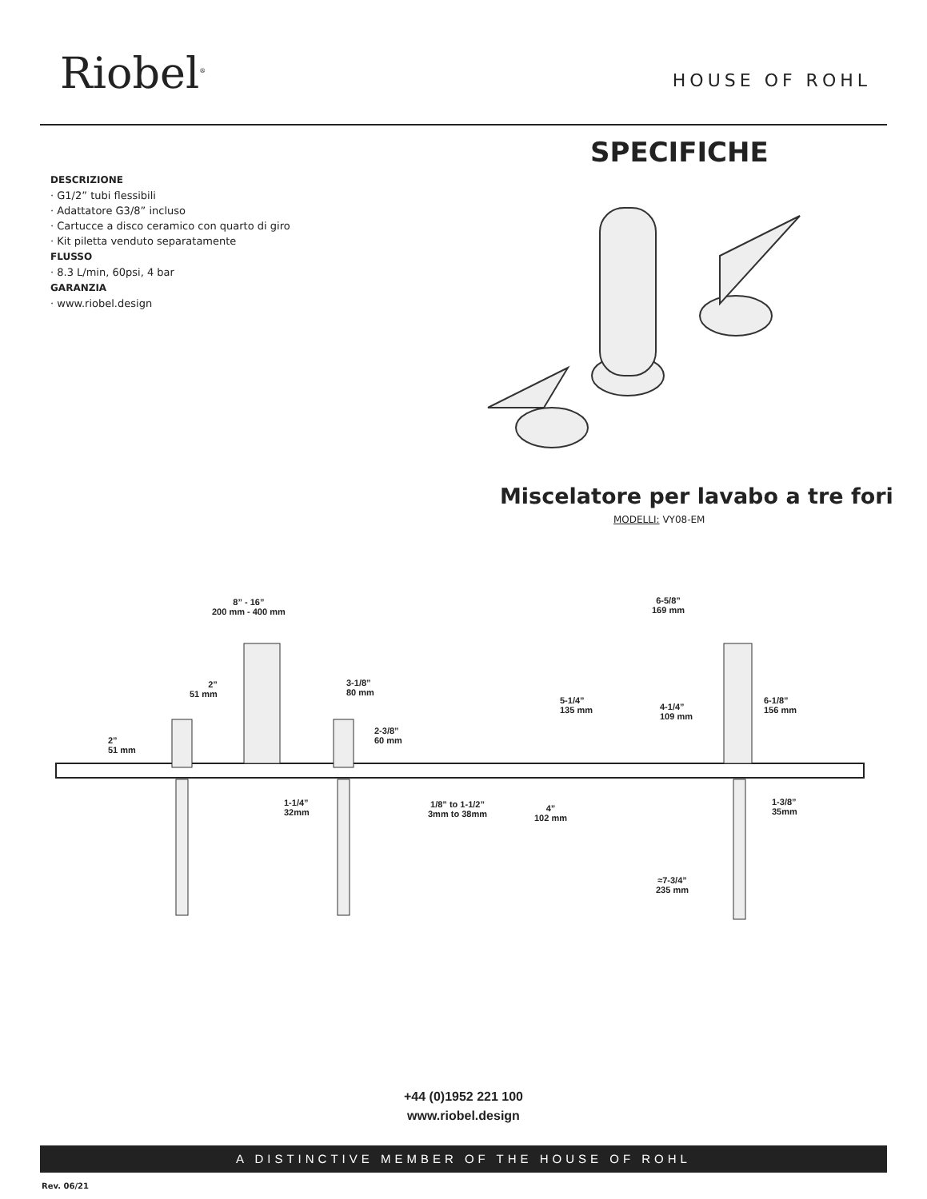Riobel<sup>®</sup> HOUSE OF ROHL
SPECIFICHE
DESCRIZIONE
· G1/2” tubi flessibili
· Adattatore G3/8” incluso
· Cartucce a disco ceramico con quarto di giro
· Kit piletta venduto separatamente
FLUSSO
· 8.3 L/min, 60psi, 4 bar
GARANZIA
· www.riobel.design
Miscelatore per lavabo a tre fori
MODELLI: VY08-EM
8” - 16”
200 mm - 400 mm
6-5/8”
169 mm
2”
51 mm
3-1/8”
80 mm
5-1/4”
135 mm
4-1/4”
109 mm
6-1/8”
156 mm
2”
51 mm
2-3/8”
60 mm
1-1/4”
32mm
1/8” to 1-1/2”
3mm to 38mm
4”
102 mm
1-3/8”
35mm
≈7-3/4”
235 mm
+44 (0)1952 221 100
www.riobel.design
A DISTINCTIVE MEMBER OF THE HOUSE OF ROHL
Rev. 06/21